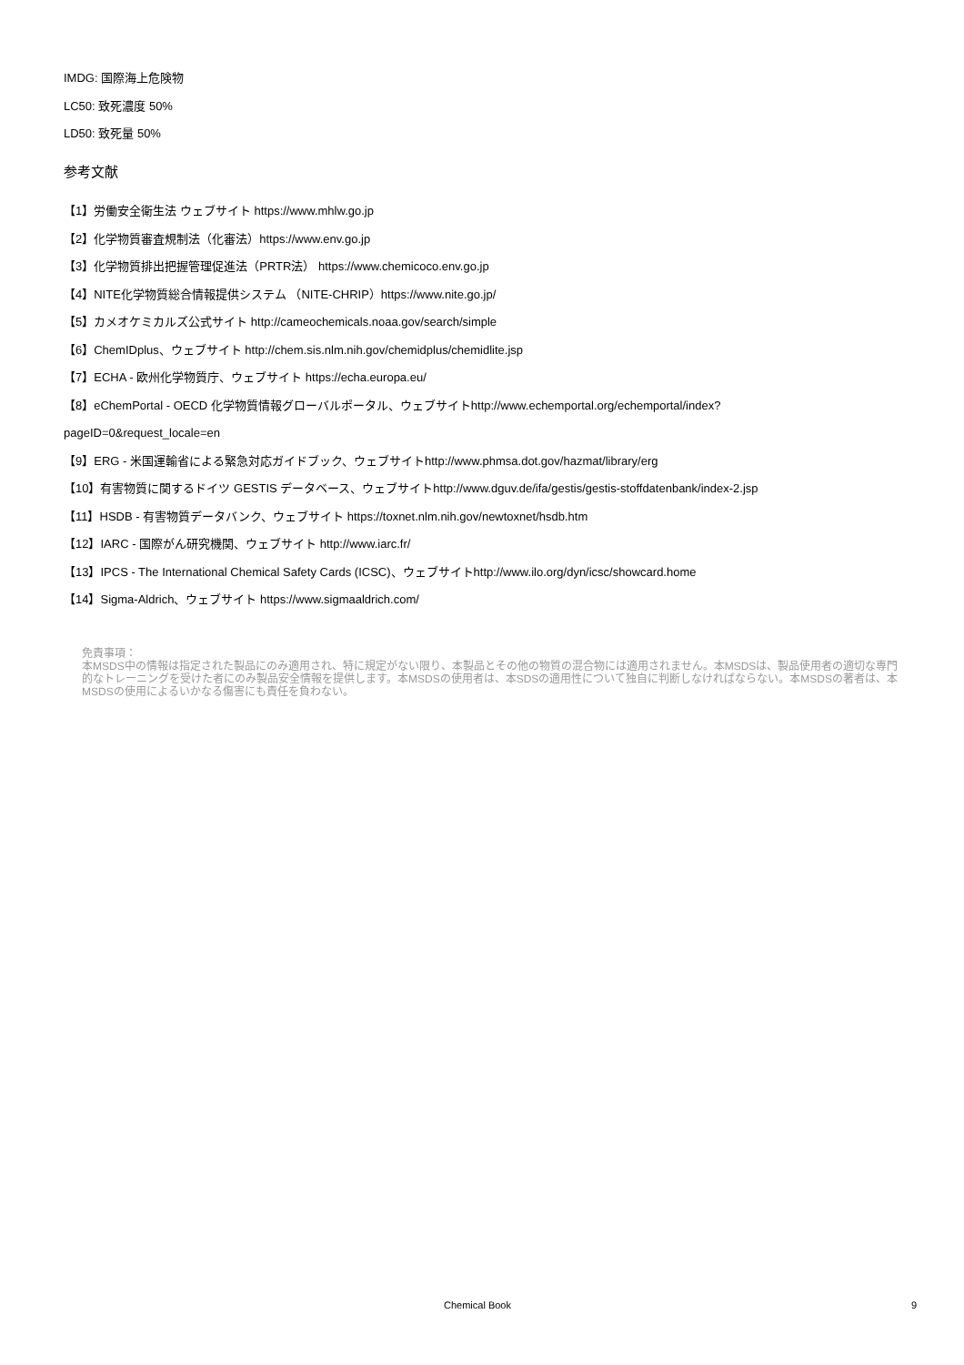IMDG: 国際海上危険物
LC50: 致死濃度 50%
LD50: 致死量 50%
参考文献
【1】労働安全衛生法 ウェブサイト https://www.mhlw.go.jp
【2】化学物質審査規制法（化審法）https://www.env.go.jp
【3】化学物質排出把握管理促進法（PRTR法） https://www.chemicoco.env.go.jp
【4】NITE化学物質総合情報提供システム （NITE-CHRIP）https://www.nite.go.jp/
【5】カメオケミカルズ公式サイト http://cameochemicals.noaa.gov/search/simple
【6】ChemIDplus、ウェブサイト http://chem.sis.nlm.nih.gov/chemidplus/chemidlite.jsp
【7】ECHA - 欧州化学物質庁、ウェブサイト https://echa.europa.eu/
【8】eChemPortal - OECD 化学物質情報グローバルポータル、ウェブサイトhttp://www.echemportal.org/echemportal/index?
pageID=0&request_locale=en
【9】ERG - 米国運輸省による緊急対応ガイドブック、ウェブサイトhttp://www.phmsa.dot.gov/hazmat/library/erg
【10】有害物質に関するドイツ GESTIS データベース、ウェブサイトhttp://www.dguv.de/ifa/gestis/gestis-stoffdatenbank/index-2.jsp
【11】HSDB - 有害物質データバンク、ウェブサイト https://toxnet.nlm.nih.gov/newtoxnet/hsdb.htm
【12】IARC - 国際がん研究機関、ウェブサイト http://www.iarc.fr/
【13】IPCS - The International Chemical Safety Cards (ICSC)、ウェブサイトhttp://www.ilo.org/dyn/icsc/showcard.home
【14】Sigma-Aldrich、ウェブサイト https://www.sigmaaldrich.com/
免責事項：
本MSDS中の情報は指定された製品にのみ適用され、特に規定がない限り、本製品とその他の物質の混合物には適用されません。本MSDSは、製品使用者の適切な専門的なトレーニングを受けた者にのみ製品安全情報を提供します。本MSDSの使用者は、本SDSの適用性について独自に判断しなければならない。本MSDSの著者は、本MSDSの使用によるいかなる傷害にも責任を負わない。
Chemical Book 9